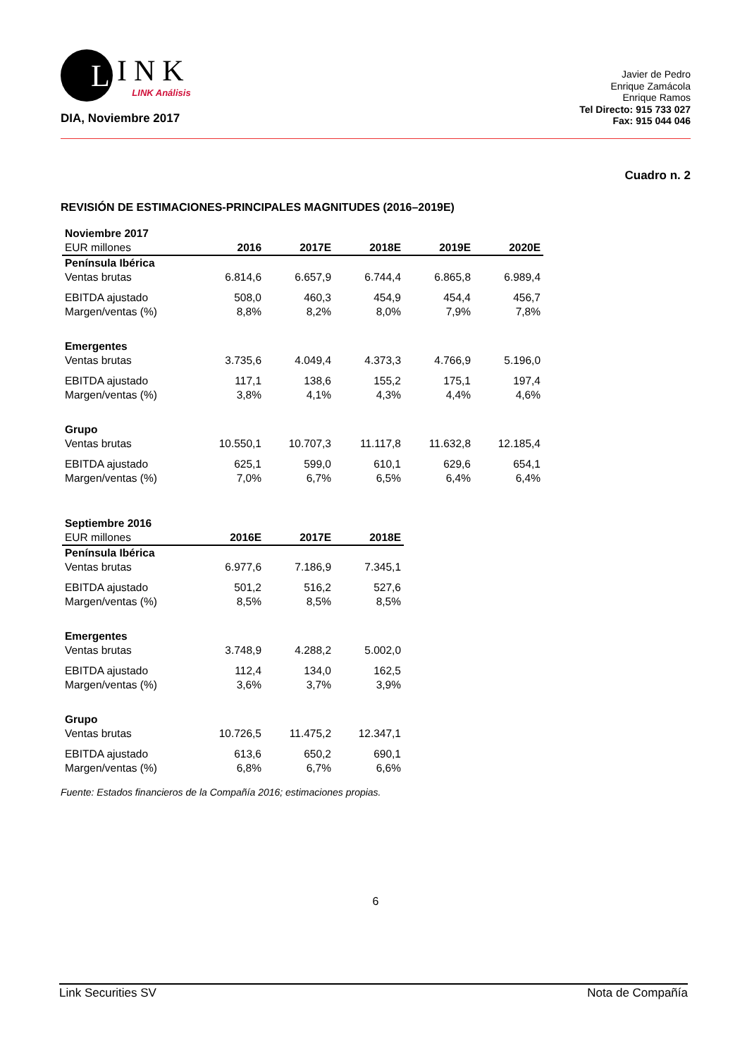L
INK
LINK Análisis
DIA, Noviembre 2017
Javier de Pedro
Enrique Zamácola
Enrique Ramos
Tel Directo: 915 733 027
Fax: 915 044 046
Cuadro n. 2
REVISIÓN DE ESTIMACIONES-PRINCIPALES MAGNITUDES (2016–2019E)
| Noviembre 2017 | | | | | |
| EUR millones | 2016 | 2017E | 2018E | 2019E | 2020E |
| Península Ibérica | | | | | |
| Ventas brutas | 6.814,6 | 6.657,9 | 6.744,4 | 6.865,8 | 6.989,4 |
| EBITDA ajustado | 508,0 | 460,3 | 454,9 | 454,4 | 456,7 |
| Margen/ventas (%) | 8,8% | 8,2% | 8,0% | 7,9% | 7,8% |
| Emergentes | | | | | |
| Ventas brutas | 3.735,6 | 4.049,4 | 4.373,3 | 4.766,9 | 5.196,0 |
| EBITDA ajustado | 117,1 | 138,6 | 155,2 | 175,1 | 197,4 |
| Margen/ventas (%) | 3,8% | 4,1% | 4,3% | 4,4% | 4,6% |
| Grupo | | | | | |
| Ventas brutas | 10.550,1 | 10.707,3 | 11.117,8 | 11.632,8 | 12.185,4 |
| EBITDA ajustado | 625,1 | 599,0 | 610,1 | 629,6 | 654,1 |
| Margen/ventas (%) | 7,0% | 6,7% | 6,5% | 6,4% | 6,4% |
| Septiembre 2016 | | | |
| EUR millones | 2016E | 2017E | 2018E |
| Península Ibérica | | | |
| Ventas brutas | 6.977,6 | 7.186,9 | 7.345,1 |
| EBITDA ajustado | 501,2 | 516,2 | 527,6 |
| Margen/ventas (%) | 8,5% | 8,5% | 8,5% |
| Emergentes | | | |
| Ventas brutas | 3.748,9 | 4.288,2 | 5.002,0 |
| EBITDA ajustado | 112,4 | 134,0 | 162,5 |
| Margen/ventas (%) | 3,6% | 3,7% | 3,9% |
| Grupo | | | |
| Ventas brutas | 10.726,5 | 11.475,2 | 12.347,1 |
| EBITDA ajustado | 613,6 | 650,2 | 690,1 |
| Margen/ventas (%) | 6,8% | 6,7% | 6,6% |
Fuente: Estados financieros de la Compañía 2016; estimaciones propias.
6
Link Securities SV Nota de Compañía